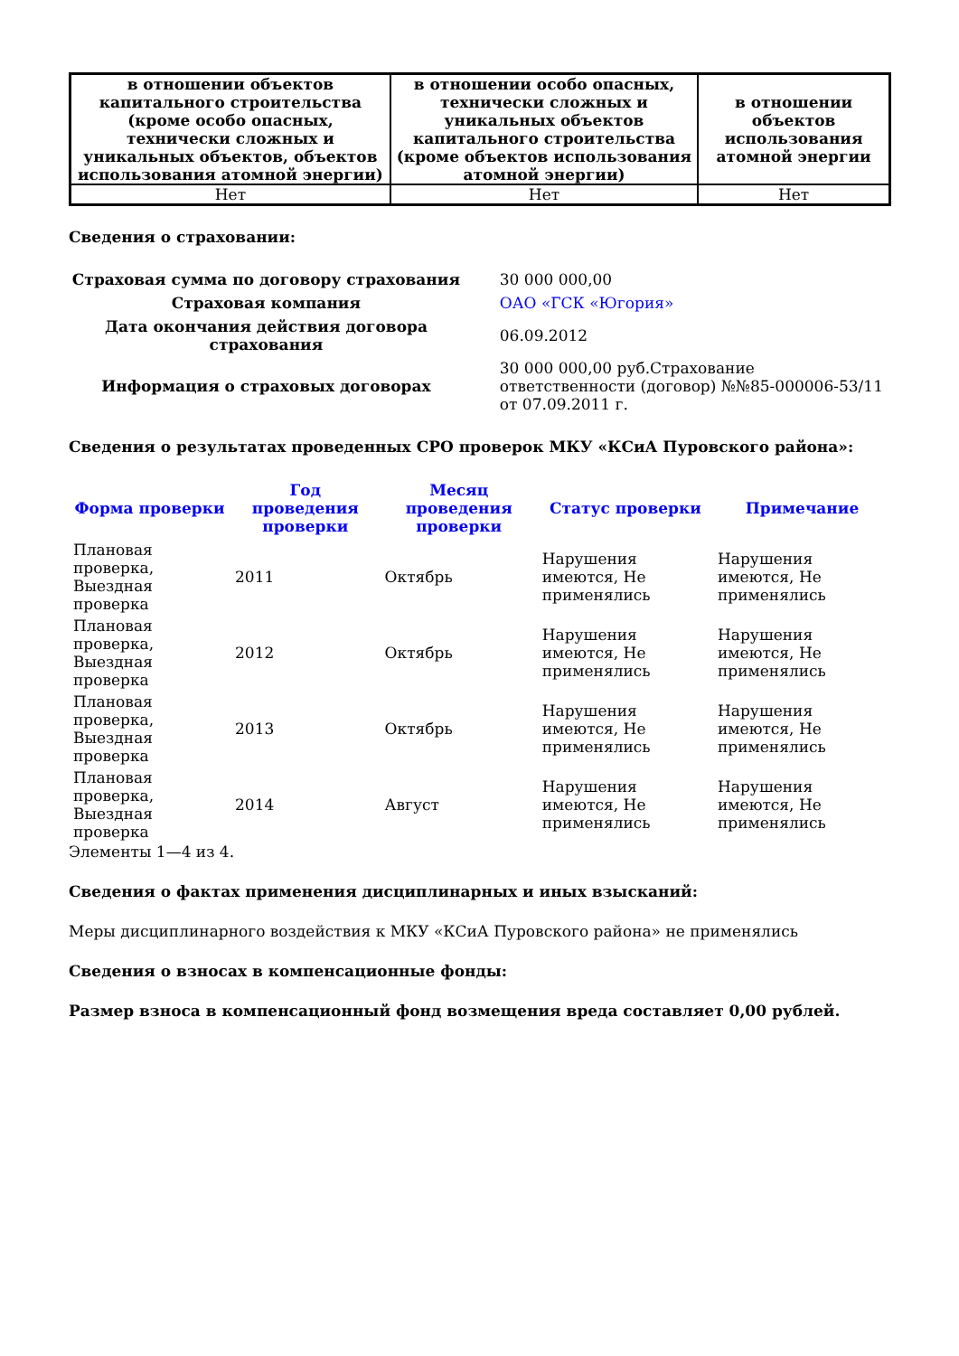| в отношении объектов капитального строительства (кроме особо опасных, технически сложных и уникальных объектов, объектов использования атомной энергии) | в отношении особо опасных, технически сложных и уникальных объектов капитального строительства (кроме объектов использования атомной энергии) | в отношении объектов использования атомной энергии |
| --- | --- | --- |
| Нет | Нет | Нет |
Сведения о страховании:
| Страховая сумма по договору страхования | 30 000 000,00 |
| Страховая компания | ОАО «ГСК «Югория» |
| Дата окончания действия договора страхования | 06.09.2012 |
| Информация о страховых договорах | 30 000 000,00 руб.Страхование ответственности (договор) №№85-000006-53/11 от 07.09.2011 г. |
Сведения о результатах проведенных СРО проверок МКУ «КСиА Пуровского района»:
| Форма проверки | Год проведения проверки | Месяц проведения проверки | Статус проверки | Примечание |
| --- | --- | --- | --- | --- |
| Плановая проверка, Выездная проверка | 2011 | Октябрь | Нарушения имеются, Не применялись | Нарушения имеются, Не применялись |
| Плановая проверка, Выездная проверка | 2012 | Октябрь | Нарушения имеются, Не применялись | Нарушения имеются, Не применялись |
| Плановая проверка, Выездная проверка | 2013 | Октябрь | Нарушения имеются, Не применялись | Нарушения имеются, Не применялись |
| Плановая проверка, Выездная проверка | 2014 | Август | Нарушения имеются, Не применялись | Нарушения имеются, Не применялись |
Элементы 1—4 из 4.
Сведения о фактах применения дисциплинарных и иных взысканий:
Меры дисциплинарного воздействия к МКУ «КСиА Пуровского района» не применялись
Сведения о взносах в компенсационные фонды:
Размер взноса в компенсационный фонд возмещения вреда составляет 0,00 рублей.